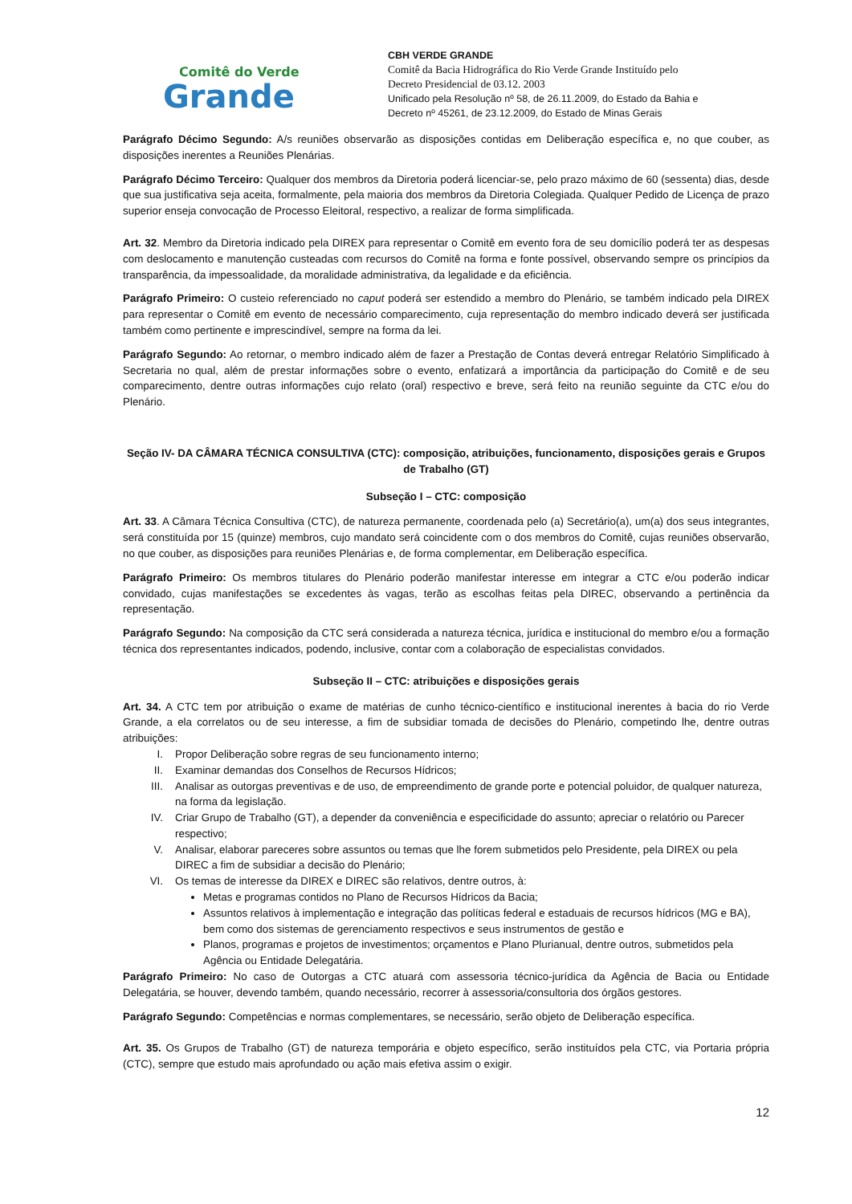Comitê do Verde
Grande
CBH VERDE GRANDE
Comitê da Bacia Hidrográfica do Rio Verde Grande Instituído pelo
Decreto Presidencial de 03.12. 2003
Unificado pela Resolução nº 58, de 26.11.2009, do Estado da Bahia e
Decreto nº 45261, de 23.12.2009, do Estado de Minas Gerais
Parágrafo Décimo Segundo: A/s reuniões observarão as disposições contidas em Deliberação específica e, no que couber, as disposições inerentes a Reuniões Plenárias.
Parágrafo Décimo Terceiro: Qualquer dos membros da Diretoria poderá licenciar-se, pelo prazo máximo de 60 (sessenta) dias, desde que sua justificativa seja aceita, formalmente, pela maioria dos membros da Diretoria Colegiada. Qualquer Pedido de Licença de prazo superior enseja convocação de Processo Eleitoral, respectivo, a realizar de forma simplificada.
Art. 32. Membro da Diretoria indicado pela DIREX para representar o Comitê em evento fora de seu domicílio poderá ter as despesas com deslocamento e manutenção custeadas com recursos do Comitê na forma e fonte possível, observando sempre os princípios da transparência, da impessoalidade, da moralidade administrativa, da legalidade e da eficiência.
Parágrafo Primeiro: O custeio referenciado no caput poderá ser estendido a membro do Plenário, se também indicado pela DIREX para representar o Comitê em evento de necessário comparecimento, cuja representação do membro indicado deverá ser justificada também como pertinente e imprescindível, sempre na forma da lei.
Parágrafo Segundo: Ao retornar, o membro indicado além de fazer a Prestação de Contas deverá entregar Relatório Simplificado à Secretaria no qual, além de prestar informações sobre o evento, enfatizará a importância da participação do Comitê e de seu comparecimento, dentre outras informações cujo relato (oral) respectivo e breve, será feito na reunião seguinte da CTC e/ou do Plenário.
Seção IV- DA CÂMARA TÉCNICA CONSULTIVA (CTC): composição, atribuições, funcionamento, disposições gerais e Grupos de Trabalho (GT)
Subseção I – CTC: composição
Art. 33. A Câmara Técnica Consultiva (CTC), de natureza permanente, coordenada pelo (a) Secretário(a), um(a) dos seus integrantes, será constituída por 15 (quinze) membros, cujo mandato será coincidente com o dos membros do Comitê, cujas reuniões observarão, no que couber, as disposições para reuniões Plenárias e, de forma complementar, em Deliberação específica.
Parágrafo Primeiro: Os membros titulares do Plenário poderão manifestar interesse em integrar a CTC e/ou poderão indicar convidado, cujas manifestações se excedentes às vagas, terão as escolhas feitas pela DIREC, observando a pertinência da representação.
Parágrafo Segundo: Na composição da CTC será considerada a natureza técnica, jurídica e institucional do membro e/ou a formação técnica dos representantes indicados, podendo, inclusive, contar com a colaboração de especialistas convidados.
Subseção II – CTC: atribuições e disposições gerais
Art. 34. A CTC tem por atribuição o exame de matérias de cunho técnico-científico e institucional inerentes à bacia do rio Verde Grande, a ela correlatos ou de seu interesse, a fim de subsidiar tomada de decisões do Plenário, competindo lhe, dentre outras atribuições:
I. Propor Deliberação sobre regras de seu funcionamento interno;
II. Examinar demandas dos Conselhos de Recursos Hídricos;
III. Analisar as outorgas preventivas e de uso, de empreendimento de grande porte e potencial poluidor, de qualquer natureza, na forma da legislação.
IV. Criar Grupo de Trabalho (GT), a depender da conveniência e especificidade do assunto; apreciar o relatório ou Parecer respectivo;
V. Analisar, elaborar pareceres sobre assuntos ou temas que lhe forem submetidos pelo Presidente, pela DIREX ou pela DIREC a fim de subsidiar a decisão do Plenário;
VI. Os temas de interesse da DIREX e DIREC são relativos, dentre outros, à:
Metas e programas contidos no Plano de Recursos Hídricos da Bacia;
Assuntos relativos à implementação e integração das políticas federal e estaduais de recursos hídricos (MG e BA), bem como dos sistemas de gerenciamento respectivos e seus instrumentos de gestão e
Planos, programas e projetos de investimentos; orçamentos e Plano Plurianual, dentre outros, submetidos pela Agência ou Entidade Delegatária.
Parágrafo Primeiro: No caso de Outorgas a CTC atuará com assessoria técnico-jurídica da Agência de Bacia ou Entidade Delegatária, se houver, devendo também, quando necessário, recorrer à assessoria/consultoria dos órgãos gestores.
Parágrafo Segundo: Competências e normas complementares, se necessário, serão objeto de Deliberação específica.
Art. 35. Os Grupos de Trabalho (GT) de natureza temporária e objeto específico, serão instituídos pela CTC, via Portaria própria (CTC), sempre que estudo mais aprofundado ou ação mais efetiva assim o exigir.
12